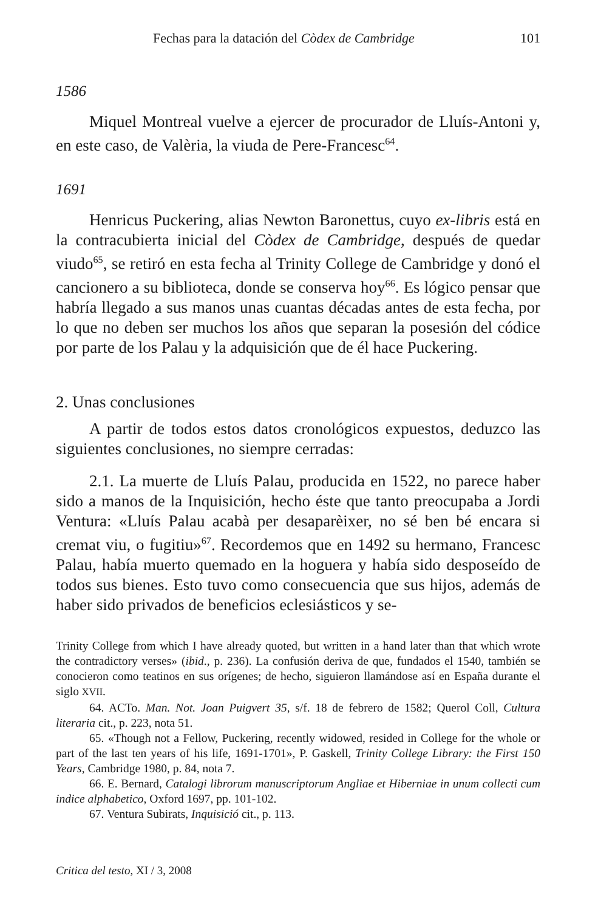Fechas para la datación del Còdex de Cambridge 101
1586
Miquel Montreal vuelve a ejercer de procurador de Lluís-Antoni y, en este caso, de Valèria, la viuda de Pere-Francesc<sup>64</sup>.
1691
Henricus Puckering, alias Newton Baronettus, cuyo ex-libris está en la contracubierta inicial del Còdex de Cambridge, después de quedar viudo<sup>65</sup>, se retiró en esta fecha al Trinity College de Cambridge y donó el cancionero a su biblioteca, donde se conserva hoy<sup>66</sup>. Es lógico pensar que habría llegado a sus manos unas cuantas décadas antes de esta fecha, por lo que no deben ser muchos los años que separan la posesión del códice por parte de los Palau y la adquisición que de él hace Puckering.
2. Unas conclusiones
A partir de todos estos datos cronológicos expuestos, deduzco las siguientes conclusiones, no siempre cerradas:
2.1. La muerte de Lluís Palau, producida en 1522, no parece haber sido a manos de la Inquisición, hecho éste que tanto preocupaba a Jordi Ventura: «Lluís Palau acabà per desaparèixer, no sé ben bé encara si cremat viu, o fugitiu»<sup>67</sup>. Recordemos que en 1492 su hermano, Francesc Palau, había muerto quemado en la hoguera y había sido desposeído de todos sus bienes. Esto tuvo como consecuencia que sus hijos, además de haber sido privados de beneficios eclesiásticos y se-
Trinity College from which I have already quoted, but written in a hand later than that which wrote the contradictory verses» (ibid., p. 236). La confusión deriva de que, fundados el 1540, también se conocieron como teatinos en sus orígenes; de hecho, siguieron llamándose así en España durante el siglo XVII.
64. ACTo. Man. Not. Joan Puigvert 35, s/f. 18 de febrero de 1582; Querol Coll, Cultura literaria cit., p. 223, nota 51.
65. «Though not a Fellow, Puckering, recently widowed, resided in College for the whole or part of the last ten years of his life, 1691-1701», P. Gaskell, Trinity College Library: the First 150 Years, Cambridge 1980, p. 84, nota 7.
66. E. Bernard, Catalogi librorum manuscriptorum Angliae et Hiberniae in unum collecti cum indice alphabetico, Oxford 1697, pp. 101-102.
67. Ventura Subirats, Inquisició cit., p. 113.
Critica del testo, XI / 3, 2008